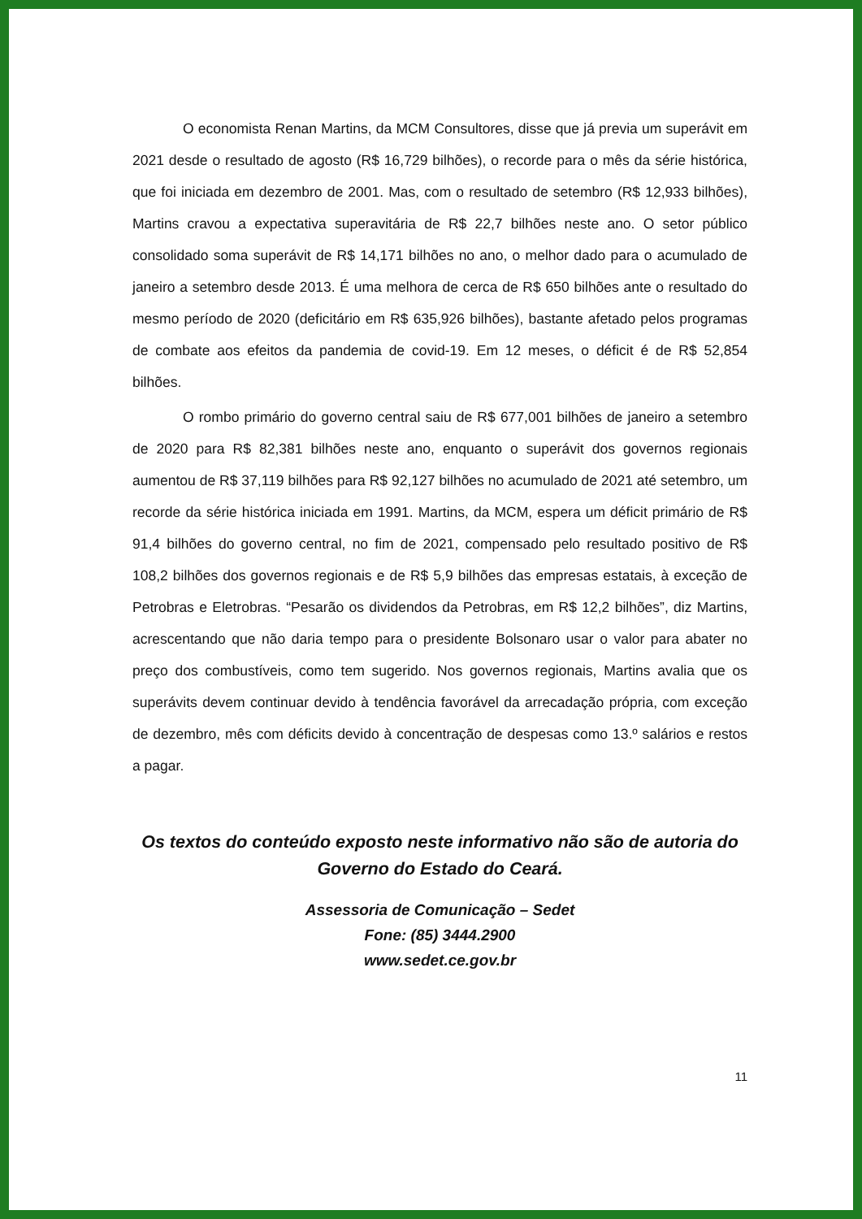O economista Renan Martins, da MCM Consultores, disse que já previa um superávit em 2021 desde o resultado de agosto (R$ 16,729 bilhões), o recorde para o mês da série histórica, que foi iniciada em dezembro de 2001. Mas, com o resultado de setembro (R$ 12,933 bilhões), Martins cravou a expectativa superavitária de R$ 22,7 bilhões neste ano. O setor público consolidado soma superávit de R$ 14,171 bilhões no ano, o melhor dado para o acumulado de janeiro a setembro desde 2013. É uma melhora de cerca de R$ 650 bilhões ante o resultado do mesmo período de 2020 (deficitário em R$ 635,926 bilhões), bastante afetado pelos programas de combate aos efeitos da pandemia de covid-19. Em 12 meses, o déficit é de R$ 52,854 bilhões.
O rombo primário do governo central saiu de R$ 677,001 bilhões de janeiro a setembro de 2020 para R$ 82,381 bilhões neste ano, enquanto o superávit dos governos regionais aumentou de R$ 37,119 bilhões para R$ 92,127 bilhões no acumulado de 2021 até setembro, um recorde da série histórica iniciada em 1991. Martins, da MCM, espera um déficit primário de R$ 91,4 bilhões do governo central, no fim de 2021, compensado pelo resultado positivo de R$ 108,2 bilhões dos governos regionais e de R$ 5,9 bilhões das empresas estatais, à exceção de Petrobras e Eletrobras. “Pesarão os dividendos da Petrobras, em R$ 12,2 bilhões”, diz Martins, acrescentando que não daria tempo para o presidente Bolsonaro usar o valor para abater no preço dos combustíveis, como tem sugerido. Nos governos regionais, Martins avalia que os superávits devem continuar devido à tendência favorável da arrecadação própria, com exceção de dezembro, mês com déficits devido à concentração de despesas como 13.º salários e restos a pagar.
Os textos do conteúdo exposto neste informativo não são de autoria do Governo do Estado do Ceará.
Assessoria de Comunicação – Sedet
Fone: (85) 3444.2900
www.sedet.ce.gov.br
11